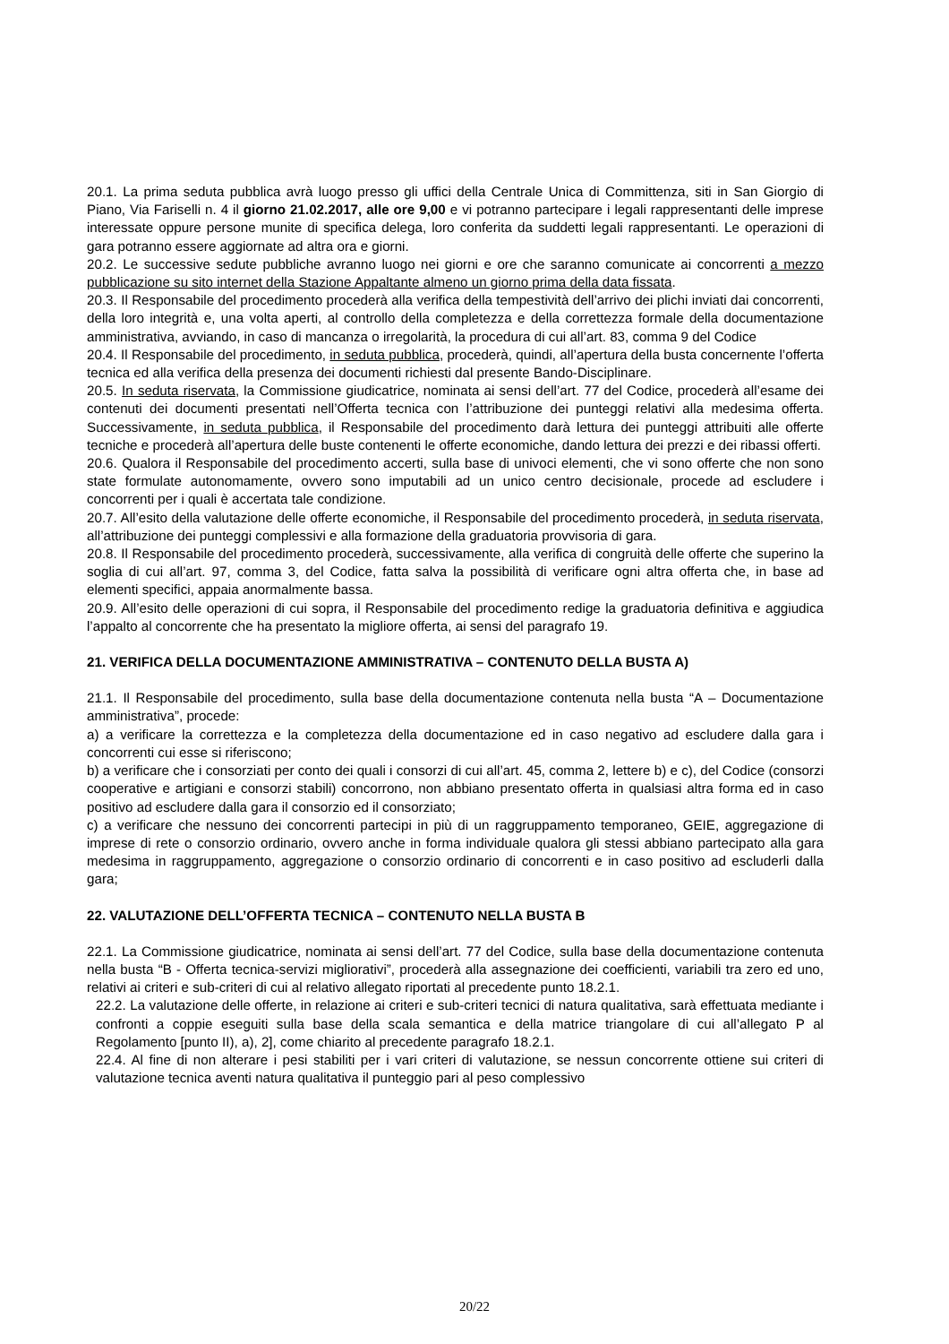20.1. La prima seduta pubblica avrà luogo presso gli uffici della Centrale Unica di Committenza, siti in San Giorgio di Piano, Via Fariselli n. 4 il giorno 21.02.2017, alle ore 9,00 e vi potranno partecipare i legali rappresentanti delle imprese interessate oppure persone munite di specifica delega, loro conferita da suddetti legali rappresentanti. Le operazioni di gara potranno essere aggiornate ad altra ora e giorni.
20.2. Le successive sedute pubbliche avranno luogo nei giorni e ore che saranno comunicate ai concorrenti a mezzo pubblicazione su sito internet della Stazione Appaltante almeno un giorno prima della data fissata.
20.3. Il Responsabile del procedimento procederà alla verifica della tempestività dell’arrivo dei plichi inviati dai concorrenti, della loro integrità e, una volta aperti, al controllo della completezza e della correttezza formale della documentazione amministrativa, avviando, in caso di mancanza o irregolarità, la procedura di cui all’art. 83, comma 9 del Codice
20.4. Il Responsabile del procedimento, in seduta pubblica, procederà, quindi, all’apertura della busta concernente l’offerta tecnica ed alla verifica della presenza dei documenti richiesti dal presente Bando-Disciplinare.
20.5. In seduta riservata, la Commissione giudicatrice, nominata ai sensi dell’art. 77 del Codice, procederà all’esame dei contenuti dei documenti presentati nell’Offerta tecnica con l’attribuzione dei punteggi relativi alla medesima offerta. Successivamente, in seduta pubblica, il Responsabile del procedimento darà lettura dei punteggi attribuiti alle offerte tecniche e procederà all’apertura delle buste contenenti le offerte economiche, dando lettura dei prezzi e dei ribassi offerti.
20.6. Qualora il Responsabile del procedimento accerti, sulla base di univoci elementi, che vi sono offerte che non sono state formulate autonomamente, ovvero sono imputabili ad un unico centro decisionale, procede ad escludere i concorrenti per i quali è accertata tale condizione.
20.7. All’esito della valutazione delle offerte economiche, il Responsabile del procedimento procederà, in seduta riservata, all’attribuzione dei punteggi complessivi e alla formazione della graduatoria provvisoria di gara.
20.8. Il Responsabile del procedimento procederà, successivamente, alla verifica di congruità delle offerte che superino la soglia di cui all’art. 97, comma 3, del Codice, fatta salva la possibilità di verificare ogni altra offerta che, in base ad elementi specifici, appaia anormalmente bassa.
20.9. All’esito delle operazioni di cui sopra, il Responsabile del procedimento redige la graduatoria definitiva e aggiudica l’appalto al concorrente che ha presentato la migliore offerta, ai sensi del paragrafo 19.
21. VERIFICA DELLA DOCUMENTAZIONE AMMINISTRATIVA – CONTENUTO DELLA BUSTA A)
21.1. Il Responsabile del procedimento, sulla base della documentazione contenuta nella busta “A – Documentazione amministrativa”, procede:
a) a verificare la correttezza e la completezza della documentazione ed in caso negativo ad escludere dalla gara i concorrenti cui esse si riferiscono;
b) a verificare che i consorziati per conto dei quali i consorzi di cui all’art. 45, comma 2, lettere b) e c), del Codice (consorzi cooperative e artigiani e consorzi stabili) concorrono, non abbiano presentato offerta in qualsiasi altra forma ed in caso positivo ad escludere dalla gara il consorzio ed il consorziato;
c) a verificare che nessuno dei concorrenti partecipi in più di un raggruppamento temporaneo, GEIE, aggregazione di imprese di rete o consorzio ordinario, ovvero anche in forma individuale qualora gli stessi abbiano partecipato alla gara medesima in raggruppamento, aggregazione o consorzio ordinario di concorrenti e in caso positivo ad escluderli dalla gara;
22. VALUTAZIONE DELL’OFFERTA TECNICA – CONTENUTO NELLA BUSTA B
22.1. La Commissione giudicatrice, nominata ai sensi dell’art. 77 del Codice, sulla base della documentazione contenuta nella busta “B - Offerta tecnica-servizi migliorativi”, procederà alla assegnazione dei coefficienti, variabili tra zero ed uno, relativi ai criteri e sub-criteri di cui al relativo allegato riportati al precedente punto 18.2.1.
22.2. La valutazione delle offerte, in relazione ai criteri e sub-criteri tecnici di natura qualitativa, sarà effettuata mediante i confronti a coppie eseguiti sulla base della scala semantica e della matrice triangolare di cui all’allegato P al Regolamento [punto II), a), 2], come chiarito al precedente paragrafo 18.2.1.
22.4. Al fine di non alterare i pesi stabiliti per i vari criteri di valutazione, se nessun concorrente ottiene sui criteri di valutazione tecnica aventi natura qualitativa il punteggio pari al peso complessivo
20/22